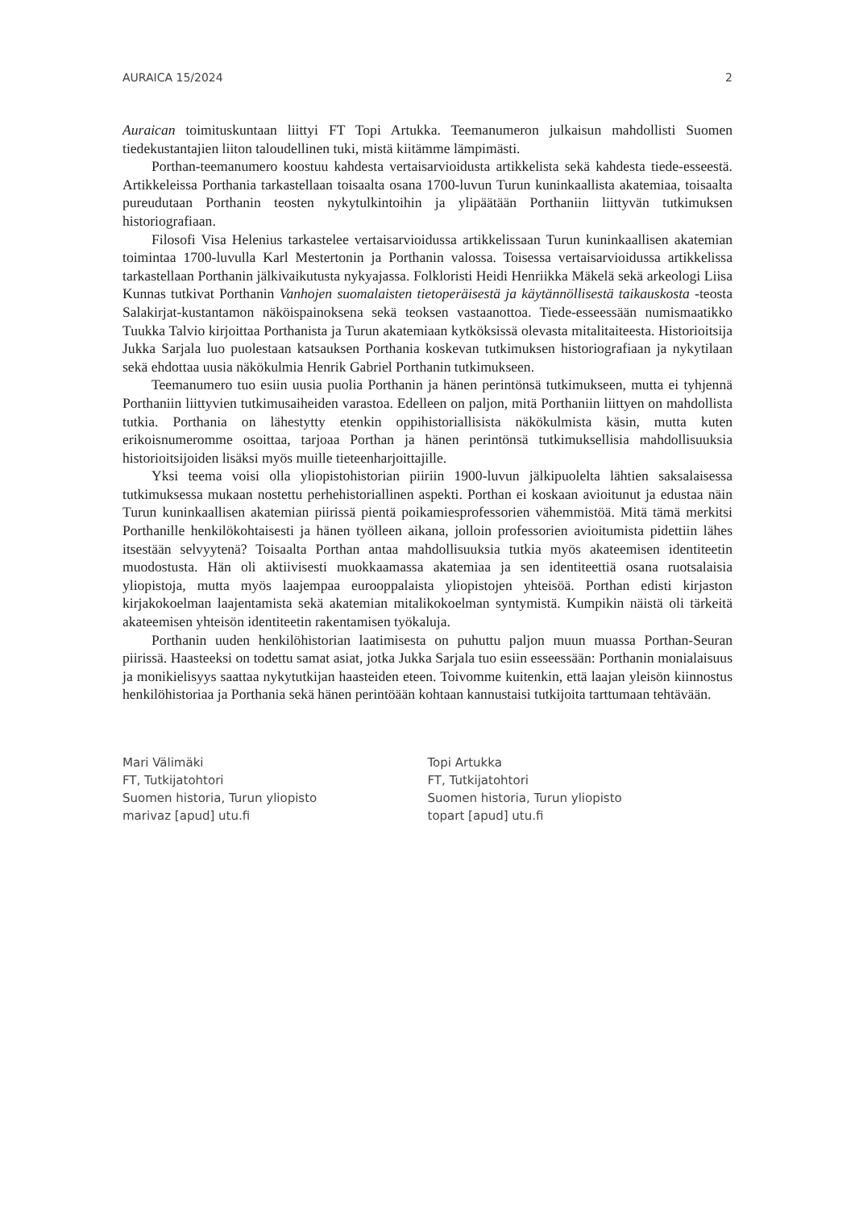AURAICA 15/2024 2
Auraican toimituskuntaan liittyi FT Topi Artukka. Teemanumeron julkaisun mahdollisti Suomen tiedekustantajien liiton taloudellinen tuki, mistä kiitämme lämpimästi.
Porthan-teemanumero koostuu kahdesta vertaisarvioidusta artikkelista sekä kahdesta tiede-esseestä. Artikkeleissa Porthania tarkastellaan toisaalta osana 1700-luvun Turun kuninkaallista akatemiaa, toisaalta pureudutaan Porthanin teosten nykytulkintoihin ja ylipäätään Porthaniin liittyvän tutkimuksen historiografiaan.
Filosofi Visa Helenius tarkastelee vertaisarvioidussa artikkelissaan Turun kuninkaallisen akatemian toimintaa 1700-luvulla Karl Mestertonin ja Porthanin valossa. Toisessa vertaisarvioidussa artikkelissa tarkastellaan Porthanin jälkivaikutusta nykyajassa. Folkloristi Heidi Henriikka Mäkelä sekä arkeologi Liisa Kunnas tutkivat Porthanin Vanhojen suomalaisten tietoperäisestä ja käytännöllisestä taikauskosta -teosta Salakirjat-kustantamon näköispainoksena sekä teoksen vastaanottoa. Tiede-esseessään numismaatikko Tuukka Talvio kirjoittaa Porthanista ja Turun akatemiaan kytköksissä olevasta mitalitaiteesta. Historioitsija Jukka Sarjala luo puolestaan katsauksen Porthania koskevan tutkimuksen historiografiaan ja nykytilaan sekä ehdottaa uusia näkökulmia Henrik Gabriel Porthanin tutkimukseen.
Teemanumero tuo esiin uusia puolia Porthanin ja hänen perintönsä tutkimukseen, mutta ei tyhjennä Porthaniin liittyvien tutkimusaiheiden varastoa. Edelleen on paljon, mitä Porthaniin liittyen on mahdollista tutkia. Porthania on lähestytty etenkin oppihistoriallisista näkökulmista käsin, mutta kuten erikoisnumeromme osoittaa, tarjoaa Porthan ja hänen perintönsä tutkimuksellisia mahdollisuuksia historioitsijoiden lisäksi myös muille tieteenharjoittajille.
Yksi teema voisi olla yliopistohistorian piiriin 1900-luvun jälkipuolelta lähtien saksalaisessa tutkimuksessa mukaan nostettu perhehistoriallinen aspekti. Porthan ei koskaan avioitunut ja edustaa näin Turun kuninkaallisen akatemian piirissä pientä poikamiesprofessorien vähemmistöä. Mitä tämä merkitsi Porthanille henkilökohtaisesti ja hänen työlleen aikana, jolloin professorien avioitumista pidettiin lähes itsestään selvyytenä? Toisaalta Porthan antaa mahdollisuuksia tutkia myös akateemisen identiteetin muodostusta. Hän oli aktiivisesti muokkaamassa akatemiaa ja sen identiteettiä osana ruotsalaisia yliopistoja, mutta myös laajempaa eurooppalaista yliopistojen yhteisöä. Porthan edisti kirjaston kirjakokoelman laajentamista sekä akatemian mitalikokoelman syntymistä. Kumpikin näistä oli tärkeitä akateemisen yhteisön identiteetin rakentamisen työkaluja.
Porthanin uuden henkilöhistorian laatimisesta on puhuttu paljon muun muassa Porthan-Seuran piirissä. Haasteeksi on todettu samat asiat, jotka Jukka Sarjala tuo esiin esseessään: Porthanin monialaisuus ja monikielisyys saattaa nykytutkijan haasteiden eteen. Toivomme kuitenkin, että laajan yleisön kiinnostus henkilöhistoriaa ja Porthania sekä hänen perintöään kohtaan kannustaisi tutkijoita tarttumaan tehtävään.
Mari Välimäki
FT, Tutkijatohtori
Suomen historia, Turun yliopisto
marivaz [apud] utu.fi
Topi Artukka
FT, Tutkijatohtori
Suomen historia, Turun yliopisto
topart [apud] utu.fi